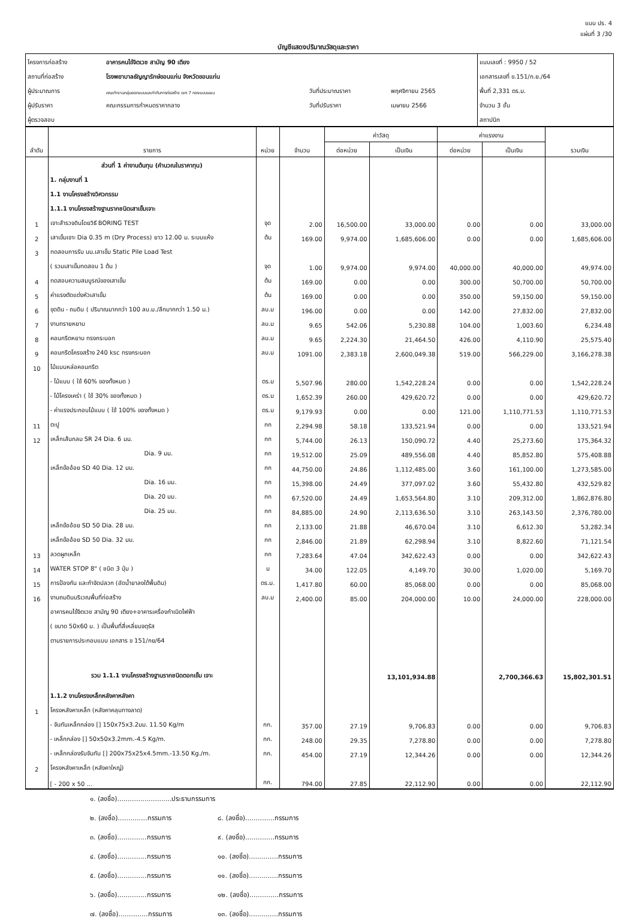แบบ ปร. 4
แผ่นที่ 3 /30
บัญชีแสดงปริมาณวัสดุและราคา
| โครงการก่อสร้าง | อาคารคนไข้จิตเวช สามัญ 90 เตียง | | | แบบเลขที่ : 9950 / 52 |
| สถานที่ก่อสร้าง | โรงพยาบาลธัญญารักษ์ขอนแก่น จังหวัดขอนแก่น | | | เอกสารเลขที่ ข.151/ก.ย./64 |
| ผู้ประมาณการ | คณะทำงานกลุ่มออกแบบและกำกับการก่อสร้าง เขต 7 กองแบบแผน | วันที่ประมาณราคา | พฤศจิกายน 2565 | พื้นที่ 2,331 ตร.ม. |
| ผู้ปรับราคา | คณะกรรมการกำหนดราคากลาง | วันที่ปรับราคา | เมษายน 2566 | จำนวน 3 ชั้น |
| ผู้ตรวจสอบ | | | | สถาปนิก |
| ลำดับ | รายการ | หน่วย | จำนวน | ค่าวัสดุ | | ค่าแรงงาน | | รวมเงิน |
| --- | --- | --- | --- | --- | --- | --- | --- | --- |
| | | | | ต่อหน่วย | เป็นเงิน | ต่อหน่วย | เป็นเงิน | |
| | ส่วนที่ 1 ค่างานต้นทุน (คำนวณในราคาทุน) | | | | | | | |
| | 1. กลุ่มงานที่ 1 | | | | | | | |
| | 1.1 งานโครงสร้างวิศวกรรม | | | | | | | |
| | 1.1.1 งานโครงสร้างฐานรากชนิดเสาเข็มเจาะ | | | | | | | |
| 1 | เจาะสำรวจดินโดยวิธี BORING TEST | จุด | 2.00 | 16,500.00 | 33,000.00 | 0.00 | 0.00 | 33,000.00 |
| 2 | เสาเข็มเจาะ Dia 0.35 m (Dry Process) ยาว 12.00 ม. ระบบแห้ง | ต้น | 169.00 | 9,974.00 | 1,685,606.00 | 0.00 | 0.00 | 1,685,606.00 |
| 3 | ทดสอบการรับ นน.เสาเข็ม Static Pile Load Test | | | | | | | |
| | ( รวมเสาเข็มทดสอบ 1 ต้น ) | จุด | 1.00 | 9,974.00 | 9,974.00 | 40,000.00 | 40,000.00 | 49,974.00 |
| 4 | ทดสอบความสมบูรณ์ของเสาเข็ม | ต้น | 169.00 | 0.00 | 0.00 | 300.00 | 50,700.00 | 50,700.00 |
| 5 | ค่าแรงตัดแต่งหัวเสาเข็ม | ต้น | 169.00 | 0.00 | 0.00 | 350.00 | 59,150.00 | 59,150.00 |
| 6 | ขุดดิน - ถมดิน ( ปริมาณมากกว่า 100 ลบ.ม./ลึกมากกว่า 1.50 ม.) | ลบ.ม | 196.00 | 0.00 | 0.00 | 142.00 | 27,832.00 | 27,832.00 |
| 7 | งานทรายหยาบ | ลบ.ม | 9.65 | 542.06 | 5,230.88 | 104.00 | 1,003.60 | 6,234.48 |
| 8 | คอนกรีตหยาบ ทรงกระบอก | ลบ.ม | 9.65 | 2,224.30 | 21,464.50 | 426.00 | 4,110.90 | 25,575.40 |
| 9 | คอนกรีตโครงสร้าง 240 ksc ทรงกระบอก | ลบ.ม | 1091.00 | 2,383.18 | 2,600,049.38 | 519.00 | 566,229.00 | 3,166,278.38 |
| 10 | ไม้แบบหล่อคอนกรีต | | | | | | | |
| | - ไม้แบบ ( ใช้ 60% ของทั้งหมด ) | ตร.ม | 5,507.96 | 280.00 | 1,542,228.24 | 0.00 | 0.00 | 1,542,228.24 |
| | - ไม้โครงเคร่า ( ใช้ 30% ของทั้งหมด ) | ตร.ม | 1,652.39 | 260.00 | 429,620.72 | 0.00 | 0.00 | 429,620.72 |
| | - ค่าแรงประกอบไม้แบบ ( ใช้ 100% ของทั้งหมด ) | ตร.ม | 9,179.93 | 0.00 | 0.00 | 121.00 | 1,110,771.53 | 1,110,771.53 |
| 11 | ตะปู | กก | 2,294.98 | 58.18 | 133,521.94 | 0.00 | 0.00 | 133,521.94 |
| 12 | เหล็กเส้นกลม SR 24 Dia. 6 มม. | กก | 5,744.00 | 26.13 | 150,090.72 | 4.40 | 25,273.60 | 175,364.32 |
| | Dia. 9 มม. | กก | 19,512.00 | 25.09 | 489,556.08 | 4.40 | 85,852.80 | 575,408.88 |
| | เหล็กข้ออ้อย SD 40 Dia. 12 มม. | กก | 44,750.00 | 24.86 | 1,112,485.00 | 3.60 | 161,100.00 | 1,273,585.00 |
| | Dia. 16 มม. | กก | 15,398.00 | 24.49 | 377,097.02 | 3.60 | 55,432.80 | 432,529.82 |
| | Dia. 20 มม. | กก | 67,520.00 | 24.49 | 1,653,564.80 | 3.10 | 209,312.00 | 1,862,876.80 |
| | Dia. 25 มม. | กก | 84,885.00 | 24.90 | 2,113,636.50 | 3.10 | 263,143.50 | 2,376,780.00 |
| | เหล็กข้ออ้อย SD 50 Dia. 28 มม. | กก | 2,133.00 | 21.88 | 46,670.04 | 3.10 | 6,612.30 | 53,282.34 |
| | เหล็กข้ออ้อย SD 50 Dia. 32 มม. | กก | 2,846.00 | 21.89 | 62,298.94 | 3.10 | 8,822.60 | 71,121.54 |
| 13 | ลวดผูกเหล็ก | กก | 7,283.64 | 47.04 | 342,622.43 | 0.00 | 0.00 | 342,622.43 |
| 14 | WATER STOP 8" ( ชนิด 3 ปุ่ม ) | ม | 34.00 | 122.05 | 4,149.70 | 30.00 | 1,020.00 | 5,169.70 |
| 15 | การป้องกัน และกำจัดปลวก (อัดน้ำยาลงใต้พื้นดิน) | ตร.ม. | 1,417.80 | 60.00 | 85,068.00 | 0.00 | 0.00 | 85,068.00 |
| 16 | งานถมดินบริเวณพื้นที่ก่อสร้าง | ลบ.ม | 2,400.00 | 85.00 | 204,000.00 | 10.00 | 24,000.00 | 228,000.00 |
| | อาคารคนไข้จิตเวช สามัญ 90 เตียง+อาคารเครื่องกำเนิดไฟฟ้า | | | | | | | |
| | ( ขนาด 50x60 ม. ) เป็นพื้นที่สี่เหลี่ยมจตุรัส | | | | | | | |
| | ตามรายการประกอบแบบ เอกสาร ข 151/กย/64 | | | | | | | |
| | รวม 1.1.1 งานโครงสร้างฐานรากชนิดตอกเข็ม เจาะ | | | | 13,101,934.88 | | 2,700,366.63 | 15,802,301.51 |
| | 1.1.2 งานโครงเหล็กหลังคาหลังคา | | | | | | | |
| 1 | โครงหลังคาเหล็ก (หลังคาคลุมทางลาด) | | | | | | | |
| | - จันทันเหล็กกล่อง [] 150x75x3.2มม. 11.50 Kg/m | กก. | 357.00 | 27.19 | 9,706.83 | 0.00 | 0.00 | 9,706.83 |
| | - เหล็กกล่อง [] 50x50x3.2mm.-4.5 Kg/m. | กก. | 248.00 | 29.35 | 7,278.80 | 0.00 | 0.00 | 7,278.80 |
| | - เหล็กกล่องรับจันทัน [] 200x75x25x4.5mm.-13.50 Kg./m. | กก. | 454.00 | 27.19 | 12,344.26 | 0.00 | 0.00 | 12,344.26 |
| 2 | โครงหลังคาเหล็ก (หลังคาใหญ่) | | | | | | | |
| | [ - 200 x 50 ... | กก. | 794.00 | 27.85 | 22,112.90 | 0.00 | 0.00 | 22,112.90 |
๑. (ลงชื่อ)..........................ประธานกรรมการ
๒. (ลงชื่อ)..............กรรมการ ๘. (ลงชื่อ)..............กรรมการ
๓. (ลงชื่อ)..............กรรมการ ๙. (ลงชื่อ)..............กรรมการ
๔. (ลงชื่อ)..............กรรมการ ๑๐. (ลงชื่อ)..............กรรมการ
๕. (ลงชื่อ)..............กรรมการ ๑๑. (ลงชื่อ)..............กรรมการ
๖. (ลงชื่อ)..............กรรมการ ๑๒. (ลงชื่อ)..............กรรมการ
๗. (ลงชื่อ)..............กรรมการ ๑๓. (ลงชื่อ)..............กรรมการ